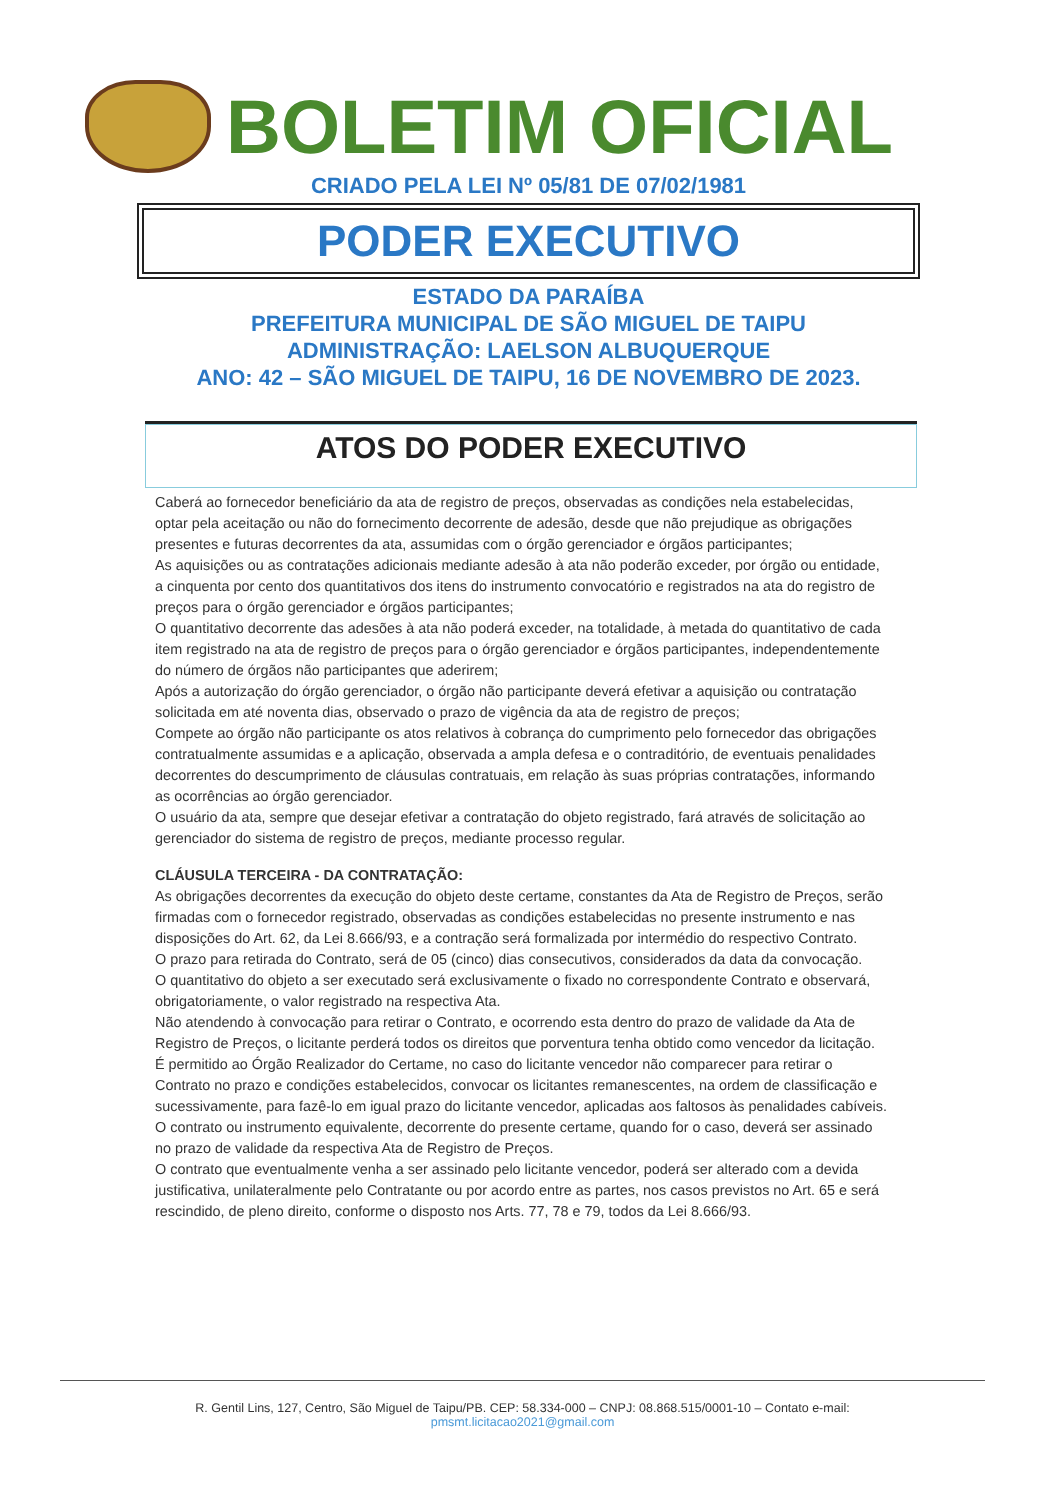BOLETIM OFICIAL
CRIADO PELA LEI Nº 05/81 DE 07/02/1981
PODER EXECUTIVO
ESTADO DA PARAÍBA
PREFEITURA MUNICIPAL DE SÃO MIGUEL DE TAIPU
ADMINISTRAÇÃO: LAELSON ALBUQUERQUE
ANO: 42 – SÃO MIGUEL DE TAIPU, 16 DE NOVEMBRO DE 2023.
ATOS DO PODER EXECUTIVO
Caberá ao fornecedor beneficiário da ata de registro de preços, observadas as condições nela estabelecidas, optar pela aceitação ou não do fornecimento decorrente de adesão, desde que não prejudique as obrigações presentes e futuras decorrentes da ata, assumidas com o órgão gerenciador e órgãos participantes;
As aquisições ou as contratações adicionais mediante adesão à ata não poderão exceder, por órgão ou entidade, a cinquenta por cento dos quantitativos dos itens do instrumento convocatório e registrados na ata do registro de preços para o órgão gerenciador e órgãos participantes;
O quantitativo decorrente das adesões à ata não poderá exceder, na totalidade, à metada do quantitativo de cada item registrado na ata de registro de preços para o órgão gerenciador e órgãos participantes, independentemente do número de órgãos não participantes que aderirem;
Após a autorização do órgão gerenciador, o órgão não participante deverá efetivar a aquisição ou contratação solicitada em até noventa dias, observado o prazo de vigência da ata de registro de preços;
Compete ao órgão não participante os atos relativos à cobrança do cumprimento pelo fornecedor das obrigações contratualmente assumidas e a aplicação, observada a ampla defesa e o contraditório, de eventuais penalidades decorrentes do descumprimento de cláusulas contratuais, em relação às suas próprias contratações, informando as ocorrências ao órgão gerenciador.
O usuário da ata, sempre que desejar efetivar a contratação do objeto registrado, fará através de solicitação ao gerenciador do sistema de registro de preços, mediante processo regular.
CLÁUSULA TERCEIRA - DA CONTRATAÇÃO:
As obrigações decorrentes da execução do objeto deste certame, constantes da Ata de Registro de Preços, serão firmadas com o fornecedor registrado, observadas as condições estabelecidas no presente instrumento e nas disposições do Art. 62, da Lei 8.666/93, e a contração será formalizada por intermédio do respectivo Contrato.
O prazo para retirada do Contrato, será de 05 (cinco) dias consecutivos, considerados da data da convocação.
O quantitativo do objeto a ser executado será exclusivamente o fixado no correspondente Contrato e observará, obrigatoriamente, o valor registrado na respectiva Ata.
Não atendendo à convocação para retirar o Contrato, e ocorrendo esta dentro do prazo de validade da Ata de Registro de Preços, o licitante perderá todos os direitos que porventura tenha obtido como vencedor da licitação.
É permitido ao Órgão Realizador do Certame, no caso do licitante vencedor não comparecer para retirar o Contrato no prazo e condições estabelecidos, convocar os licitantes remanescentes, na ordem de classificação e sucessivamente, para fazê-lo em igual prazo do licitante vencedor, aplicadas aos faltosos às penalidades cabíveis.
O contrato ou instrumento equivalente, decorrente do presente certame, quando for o caso, deverá ser assinado no prazo de validade da respectiva Ata de Registro de Preços.
O contrato que eventualmente venha a ser assinado pelo licitante vencedor, poderá ser alterado com a devida justificativa, unilateralmente pelo Contratante ou por acordo entre as partes, nos casos previstos no Art. 65 e será rescindido, de pleno direito, conforme o disposto nos Arts. 77, 78 e 79, todos da Lei 8.666/93.
R. Gentil Lins, 127, Centro, São Miguel de Taipu/PB. CEP: 58.334-000 – CNPJ: 08.868.515/0001-10 – Contato e-mail:
pmsmt.licitacao2021@gmail.com